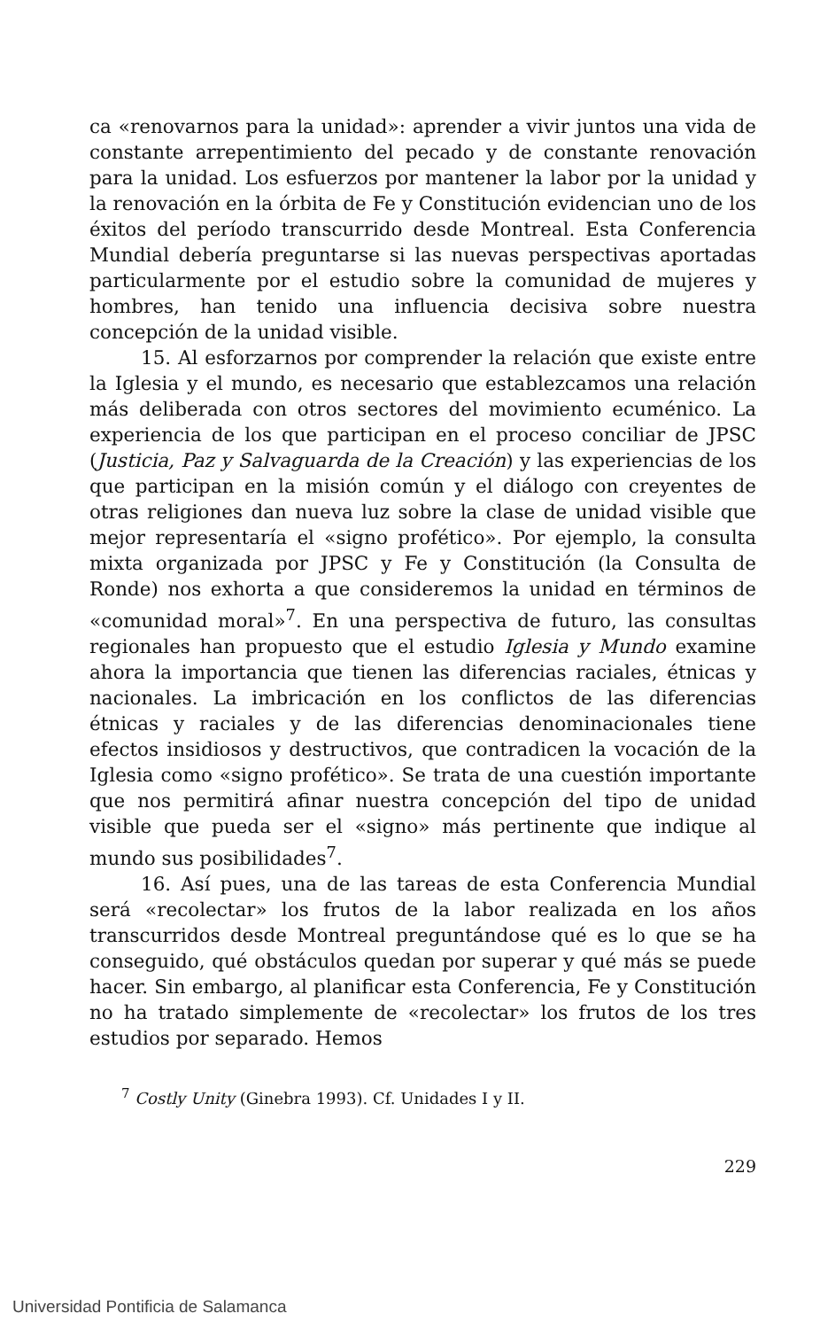ca «renovarnos para la unidad»: aprender a vivir juntos una vida de constante arrepentimiento del pecado y de constante renovación para la unidad. Los esfuerzos por mantener la labor por la unidad y la renovación en la órbita de Fe y Constitución evidencian uno de los éxitos del período transcurrido desde Montreal. Esta Conferencia Mundial debería preguntarse si las nuevas perspectivas aportadas particularmente por el estudio sobre la comunidad de mujeres y hombres, han tenido una influencia decisiva sobre nuestra concepción de la unidad visible.
15. Al esforzarnos por comprender la relación que existe entre la Iglesia y el mundo, es necesario que establezcamos una relación más deliberada con otros sectores del movimiento ecuménico. La experiencia de los que participan en el proceso conciliar de JPSC (Justicia, Paz y Salvaguarda de la Creación) y las experiencias de los que participan en la misión común y el diálogo con creyentes de otras religiones dan nueva luz sobre la clase de unidad visible que mejor representaría el «signo profético». Por ejemplo, la consulta mixta organizada por JPSC y Fe y Constitución (la Consulta de Ronde) nos exhorta a que consideremos la unidad en términos de «comunidad moral»<sup>7</sup>. En una perspectiva de futuro, las consultas regionales han propuesto que el estudio Iglesia y Mundo examine ahora la importancia que tienen las diferencias raciales, étnicas y nacionales. La imbricación en los conflictos de las diferencias étnicas y raciales y de las diferencias denominacionales tiene efectos insidiosos y destructivos, que contradicen la vocación de la Iglesia como «signo profético». Se trata de una cuestión importante que nos permitirá afinar nuestra concepción del tipo de unidad visible que pueda ser el «signo» más pertinente que indique al mundo sus posibilidades<sup>7</sup>.
16. Así pues, una de las tareas de esta Conferencia Mundial será «recolectar» los frutos de la labor realizada en los años transcurridos desde Montreal preguntándose qué es lo que se ha conseguido, qué obstáculos quedan por superar y qué más se puede hacer. Sin embargo, al planificar esta Conferencia, Fe y Constitución no ha tratado simplemente de «recolectar» los frutos de los tres estudios por separado. Hemos
<sup>7</sup> Costly Unity (Ginebra 1993). Cf. Unidades I y II.
229
Universidad Pontificia de Salamanca